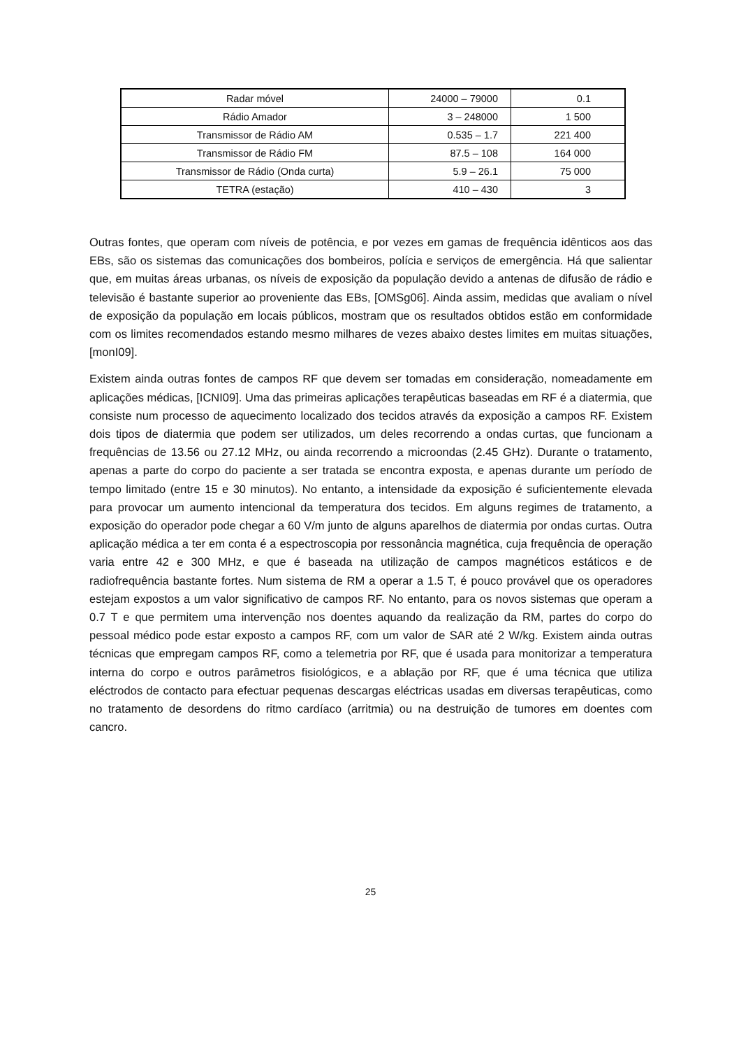| Radar móvel | 24000 – 79000 | 0.1 |
| Rádio Amador | 3 – 248000 | 1 500 |
| Transmissor de Rádio AM | 0.535 – 1.7 | 221 400 |
| Transmissor de Rádio FM | 87.5 – 108 | 164 000 |
| Transmissor de Rádio (Onda curta) | 5.9 – 26.1 | 75 000 |
| TETRA (estação) | 410 – 430 | 3 |
Outras fontes, que operam com níveis de potência, e por vezes em gamas de frequência idênticos aos das EBs, são os sistemas das comunicações dos bombeiros, polícia e serviços de emergência. Há que salientar que, em muitas áreas urbanas, os níveis de exposição da população devido a antenas de difusão de rádio e televisão é bastante superior ao proveniente das EBs, [OMSg06]. Ainda assim, medidas que avaliam o nível de exposição da população em locais públicos, mostram que os resultados obtidos estão em conformidade com os limites recomendados estando mesmo milhares de vezes abaixo destes limites em muitas situações, [monI09].
Existem ainda outras fontes de campos RF que devem ser tomadas em consideração, nomeadamente em aplicações médicas, [ICNI09]. Uma das primeiras aplicações terapêuticas baseadas em RF é a diatermia, que consiste num processo de aquecimento localizado dos tecidos através da exposição a campos RF. Existem dois tipos de diatermia que podem ser utilizados, um deles recorrendo a ondas curtas, que funcionam a frequências de 13.56 ou 27.12 MHz, ou ainda recorrendo a microondas (2.45 GHz). Durante o tratamento, apenas a parte do corpo do paciente a ser tratada se encontra exposta, e apenas durante um período de tempo limitado (entre 15 e 30 minutos). No entanto, a intensidade da exposição é suficientemente elevada para provocar um aumento intencional da temperatura dos tecidos. Em alguns regimes de tratamento, a exposição do operador pode chegar a 60 V/m junto de alguns aparelhos de diatermia por ondas curtas. Outra aplicação médica a ter em conta é a espectroscopia por ressonância magnética, cuja frequência de operação varia entre 42 e 300 MHz, e que é baseada na utilização de campos magnéticos estáticos e de radiofrequência bastante fortes. Num sistema de RM a operar a 1.5 T, é pouco provável que os operadores estejam expostos a um valor significativo de campos RF. No entanto, para os novos sistemas que operam a 0.7 T e que permitem uma intervenção nos doentes aquando da realização da RM, partes do corpo do pessoal médico pode estar exposto a campos RF, com um valor de SAR até 2 W/kg. Existem ainda outras técnicas que empregam campos RF, como a telemetria por RF, que é usada para monitorizar a temperatura interna do corpo e outros parâmetros fisiológicos, e a ablação por RF, que é uma técnica que utiliza eléctrodos de contacto para efectuar pequenas descargas eléctricas usadas em diversas terapêuticas, como no tratamento de desordens do ritmo cardíaco (arritmia) ou na destruição de tumores em doentes com cancro.
25